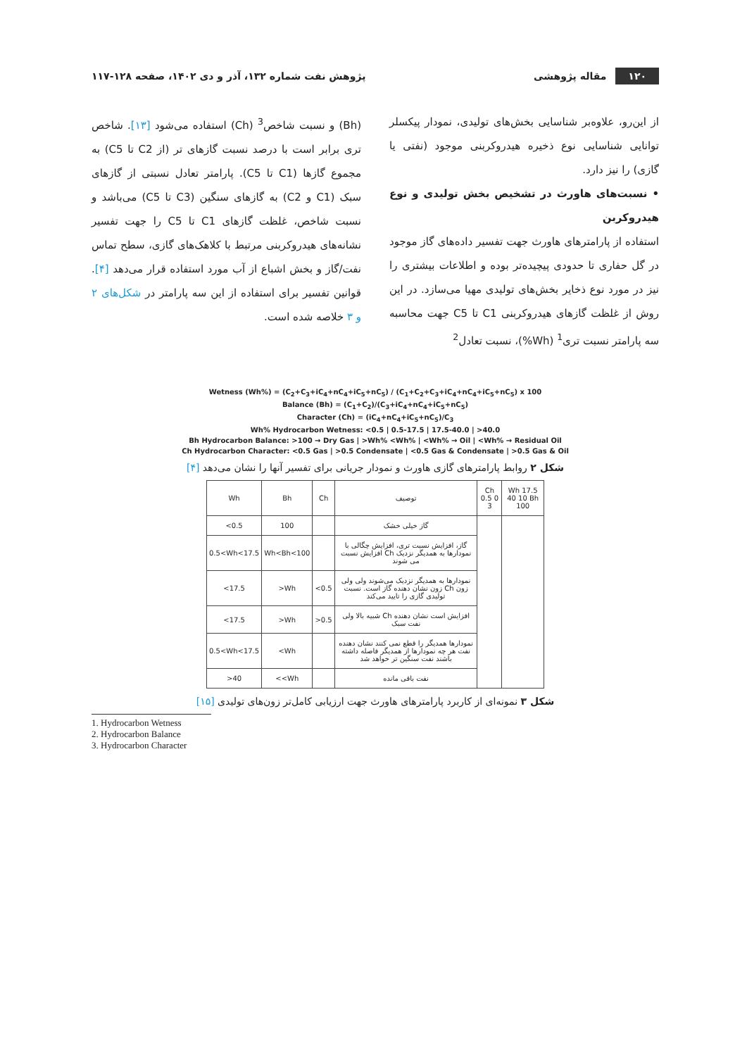۱۲۰ مقاله پژوهشی
پژوهش نفت شماره ۱۳۲، آذر و دی ۱۴۰۲، صفحه ۱۲۸-۱۱۷
از این‌رو، علاوه‌بر شناسایی بخش‌های تولیدی، نمودار پیکسلر توانایی شناسایی نوع ذخیره هیدروکربنی موجود (نفتی یا گازی) را نیز دارد.
• نسبت‌های هاورث در تشخیص بخش تولیدی و نوع هیدروکربن
استفاده از پارامترهای هاورث جهت تفسیر داده‌های گاز موجود در گل حفاری تا حدودی پیچیده‌تر بوده و اطلاعات بیشتری را نیز در مورد نوع ذخایر بخش‌های تولیدی مهیا می‌سازد. در این روش از غلظت گازهای هیدروکربنی C1 تا C5 جهت محاسبه سه پارامتر نسبت تری<sup>1</sup> (Wh%)، نسبت تعادل<sup>2</sup>
(Bh) و نسبت شاخص<sup>3</sup> (Ch) استفاده می‌شود [۱۳]. شاخص تری برابر است با درصد نسبت گازهای تر (از C2 تا C5) به مجموع گازها (C1 تا C5). پارامتر تعادل نسبتی از گازهای سبک (C1 و C2) به گازهای سنگین (C3 تا C5) می‌باشد و نسبت شاخص، غلظت گازهای C1 تا C5 را جهت تفسیر نشانه‌های هیدروکربنی مرتبط با کلاهک‌های گازی، سطح تماس نفت/گاز و بخش اشباع از آب مورد استفاده قرار می‌دهد [۴]. قوانین تفسیر برای استفاده از این سه پارامتر در شکل‌های ۲ و ۳ خلاصه شده است.
Wetness (Wh%) = (C<sub>2</sub>+C<sub>3</sub>+iC<sub>4</sub>+nC<sub>4</sub>+iC<sub>5</sub>+nC<sub>5</sub>) / (C<sub>1</sub>+C<sub>2</sub>+C<sub>3</sub>+iC<sub>4</sub>+nC<sub>4</sub>+iC<sub>5</sub>+nC<sub>5</sub>) x 100
Balance (Bh) = (C<sub>1</sub>+C<sub>2</sub>)/(C<sub>3</sub>+iC<sub>4</sub>+nC<sub>4</sub>+iC<sub>5</sub>+nC<sub>5</sub>)
Character (Ch) = (iC<sub>4</sub>+nC<sub>4</sub>+iC<sub>5</sub>+nC<sub>5</sub>)/C<sub>3</sub>
Wh% Hydrocarbon Wetness: <0.5 | 0.5-17.5 | 17.5-40.0 | >40.0
Bh Hydrocarbon Balance: >100 → Dry Gas | >Wh% <Wh% | <Wh% → Oil | <Wh% → Residual Oil
Ch Hydrocarbon Character: <0.5 Gas | >0.5 Condensate | <0.5 Gas & Condensate | >0.5 Gas & Oil
شکل ۲ روابط پارامترهای گازی هاورث و نمودار جریانی برای تفسیر آنها را نشان می‌دهد [۴]
| Wh | Bh | Ch | توصیف | Ch 0.5 0 3 | Wh 17.5 40 10 Bh 100 |
| --- | --- | --- | --- | --- | --- |
| <0.5 | 100 | | گاز خیلی خشک | | |
| 0.5<Wh<17.5 | Wh<Bh<100 | | گاز، افزایش نسبت تری، افزایش چگالی با افزایش نسبت Ch نمودارها به همدیگر نزدیک می شوند | | |
| <17.5 | >Wh | <0.5 | نمودارها به همدیگر نزدیک می‌شوند ولی ولی زون نشان دهنده گاز است. نسبت Ch زون تولیدی گازی را تایید می‌کند | | |
| <17.5 | >Wh | >0.5 | شبیه بالا ولی Ch افزایش است نشان دهنده نفت سبک | | |
| 0.5<Wh<17.5 | <Wh | | نمودارها همدیگر را قطع نمی کنند نشان دهنده نفت هر چه نمودارها از همدیگر فاصله داشته باشند نفت سنگین تر خواهد شد | | |
| >40 | <<Wh | | نفت باقی مانده | | |
شکل ۳ نمونه‌ای از کاربرد پارامترهای هاورث جهت ارزیابی کامل‌تر زون‌های تولیدی [۱۵]
1. Hydrocarbon Wetness
2. Hydrocarbon Balance
3. Hydrocarbon Character